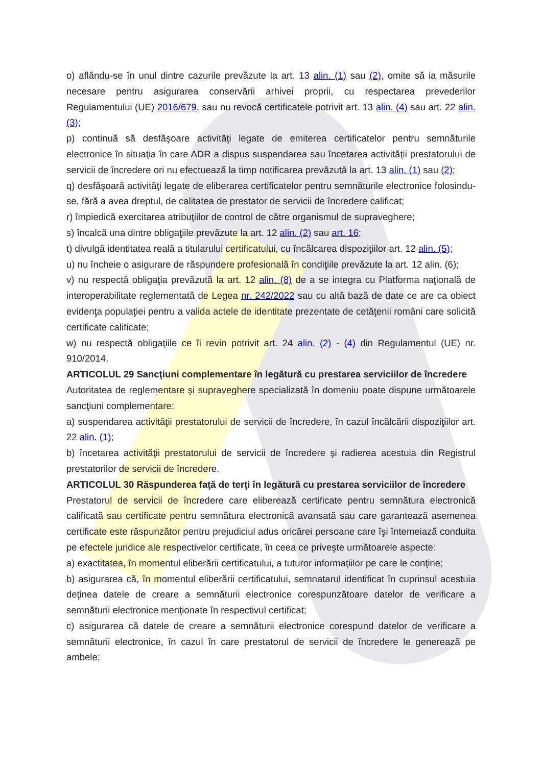o) aflându-se în unul dintre cazurile prevăzute la art. 13 alin. (1) sau (2), omite să ia măsurile necesare pentru asigurarea conservării arhivei proprii, cu respectarea prevederilor Regulamentului (UE) 2016/679, sau nu revocă certificatele potrivit art. 13 alin. (4) sau art. 22 alin. (3);
p) continuă să desfăşoare activităţi legate de emiterea certificatelor pentru semnăturile electronice în situaţia în care ADR a dispus suspendarea sau încetarea activităţii prestatorului de servicii de încredere ori nu efectuează la timp notificarea prevăzută la art. 13 alin. (1) sau (2);
q) desfăşoară activităţi legate de eliberarea certificatelor pentru semnăturile electronice folosindu-se, fără a avea dreptul, de calitatea de prestator de servicii de încredere calificat;
r) împiedică exercitarea atribuţiilor de control de către organismul de supraveghere;
s) încalcă una dintre obligaţiile prevăzute la art. 12 alin. (2) sau art. 16;
t) divulgă identitatea reală a titularului certificatului, cu încălcarea dispoziţiilor art. 12 alin. (5);
u) nu încheie o asigurare de răspundere profesională în condiţiile prevăzute la art. 12 alin. (6);
v) nu respectă obligaţia prevăzută la art. 12 alin. (8) de a se integra cu Platforma naţională de interoperabilitate reglementată de Legea nr. 242/2022 sau cu altă bază de date ce are ca obiect evidenţa populaţiei pentru a valida actele de identitate prezentate de cetăţenii români care solicită certificate calificate;
w) nu respectă obligaţiile ce îi revin potrivit art. 24 alin. (2) - (4) din Regulamentul (UE) nr. 910/2014.
ARTICOLUL 29 Sancţiuni complementare în legătură cu prestarea serviciilor de încredere
Autoritatea de reglementare şi supraveghere specializată în domeniu poate dispune următoarele sancţiuni complementare:
a) suspendarea activităţii prestatorului de servicii de încredere, în cazul încălcării dispoziţiilor art. 22 alin. (1);
b) încetarea activităţii prestatorului de servicii de încredere şi radierea acestuia din Registrul prestatorilor de servicii de încredere.
ARTICOLUL 30 Răspunderea faţă de terţi în legătură cu prestarea serviciilor de încredere
Prestatorul de servicii de încredere care eliberează certificate pentru semnătura electronică calificată sau certificate pentru semnătura electronică avansată sau care garantează asemenea certificate este răspunzător pentru prejudiciul adus oricărei persoane care îşi întemeiază conduita pe efectele juridice ale respectivelor certificate, în ceea ce priveşte următoarele aspecte:
a) exactitatea, în momentul eliberării certificatului, a tuturor informaţiilor pe care le conţine;
b) asigurarea că, în momentul eliberării certificatului, semnatarul identificat în cuprinsul acestuia deţinea datele de creare a semnăturii electronice corespunzătoare datelor de verificare a semnăturii electronice menţionate în respectivul certificat;
c) asigurarea că datele de creare a semnăturii electronice corespund datelor de verificare a semnăturii electronice, în cazul în care prestatorul de servicii de încredere le generează pe ambele;